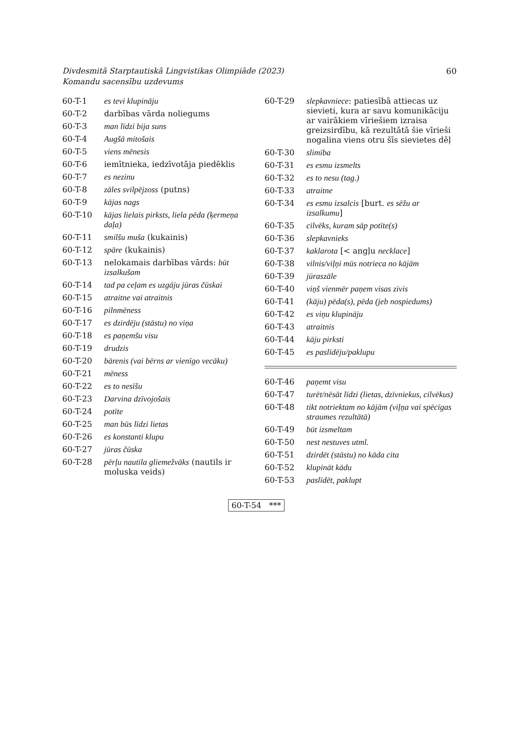Divdesmitā Starptautiskā Lingvistikas Olimpiāde (2023)
Komandu sacensību uzdevums
60
| 60-T-1 | es tevi klupināju |
| 60-T-2 | darbības vārda noliegums |
| 60-T-3 | man līdzi bija suns |
| 60-T-4 | Augšā mitošais |
| 60-T-5 | viens mēnesis |
| 60-T-6 | iemītnieka, iedzīvotāja piedēklis |
| 60-T-7 | es nezinu |
| 60-T-8 | zāles svilpējzoss (putns) |
| 60-T-9 | kājas nags |
| 60-T-10 | kājas lielais pirksts, liela pēda (ķermeņa daļa) |
| 60-T-11 | smilšu muša (kukainis) |
| 60-T-12 | spāre (kukainis) |
| 60-T-13 | nelokamais darbības vārds: būt izsalkušam |
| 60-T-14 | tad pa ceļam es uzgāju jūras čūskai |
| 60-T-15 | atraitne vai atraitnis |
| 60-T-16 | pilnmēness |
| 60-T-17 | es dzirdēju (stāstu) no viņa |
| 60-T-18 | es paņemšu visu |
| 60-T-19 | drudzis |
| 60-T-20 | bārenis (vai bērns ar vienīgo vecāku) |
| 60-T-21 | mēness |
| 60-T-22 | es to nesīšu |
| 60-T-23 | Darvina dzīvojošais |
| 60-T-24 | potīte |
| 60-T-25 | man būs līdzi lietas |
| 60-T-26 | es konstanti klupu |
| 60-T-27 | jūras čūska |
| 60-T-28 | pērļu nautila gliemežvāks (nautils ir moluska veids) |
| 60-T-29 | slepkavniece : patiesībā attiecas uz sievieti, kura ar savu komunikāciju ar vairākiem vīriešiem izraisa greizsirdību, kā rezultātā šie vīrieši nogalina viens otru šīs sievietes dēļ |
| 60-T-30 | slimība |
| 60-T-31 | es esmu izsmelts |
| 60-T-32 | es to nesu (tag.) |
| 60-T-33 | atraitne |
| 60-T-34 | es esmu izsalcis [burt. es sēžu ar izsalkumu ] |
| 60-T-35 | cilvēks, kuram sāp potīte(s) |
| 60-T-36 | slepkavnieks |
| 60-T-37 | kaklarota [< angļu necklace ] |
| 60-T-38 | vilnis/viļņi mūs notrieca no kājām |
| 60-T-39 | jūraszāle |
| 60-T-40 | viņš vienmēr paņem visas zivis |
| 60-T-41 | (kāju) pēda(s), pēda (jeb nospiedums) |
| 60-T-42 | es viņu klupināju |
| 60-T-43 | atraitnis |
| 60-T-44 | kāju pirksti |
| 60-T-45 | es paslīdēju/paklupu |
| 60-T-46 | paņemt visu |
| 60-T-47 | turēt/nēsāt līdzi (lietas, dzīvniekus, cilvēkus) |
| 60-T-48 | tikt notriektam no kājām (viļņa vai spēcīgas straumes rezultātā) |
| 60-T-49 | būt izsmeltam |
| 60-T-50 | nest nestuves utml. |
| 60-T-51 | dzirdēt (stāstu) no kāda cita |
| 60-T-52 | klupināt kādu |
| 60-T-53 | paslīdēt, paklupt |
60-T-54 ***